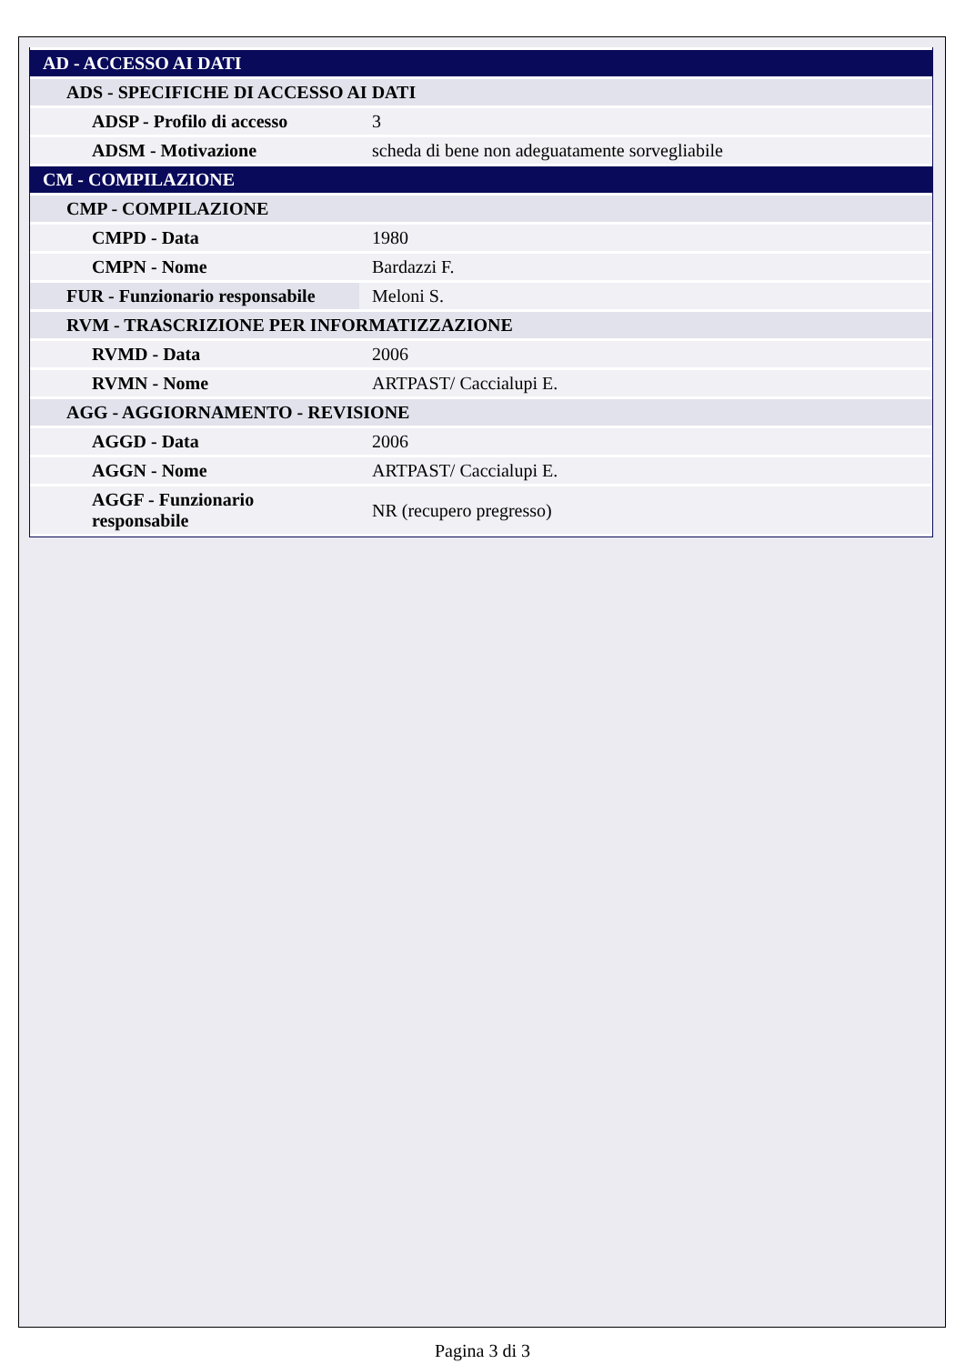| AD - ACCESSO AI DATI | |
| ADS - SPECIFICHE DI ACCESSO AI DATI | |
| ADSP - Profilo di accesso | 3 |
| ADSM - Motivazione | scheda di bene non adeguatamente sorvegliabile |
| CM - COMPILAZIONE | |
| CMP - COMPILAZIONE | |
| CMPD - Data | 1980 |
| CMPN - Nome | Bardazzi F. |
| FUR - Funzionario responsabile | Meloni S. |
| RVM - TRASCRIZIONE PER INFORMATIZZAZIONE | |
| RVMD - Data | 2006 |
| RVMN - Nome | ARTPAST/ Caccialupi E. |
| AGG - AGGIORNAMENTO - REVISIONE | |
| AGGD - Data | 2006 |
| AGGN - Nome | ARTPAST/ Caccialupi E. |
| AGGF - Funzionario responsabile | NR (recupero pregresso) |
Pagina 3 di 3